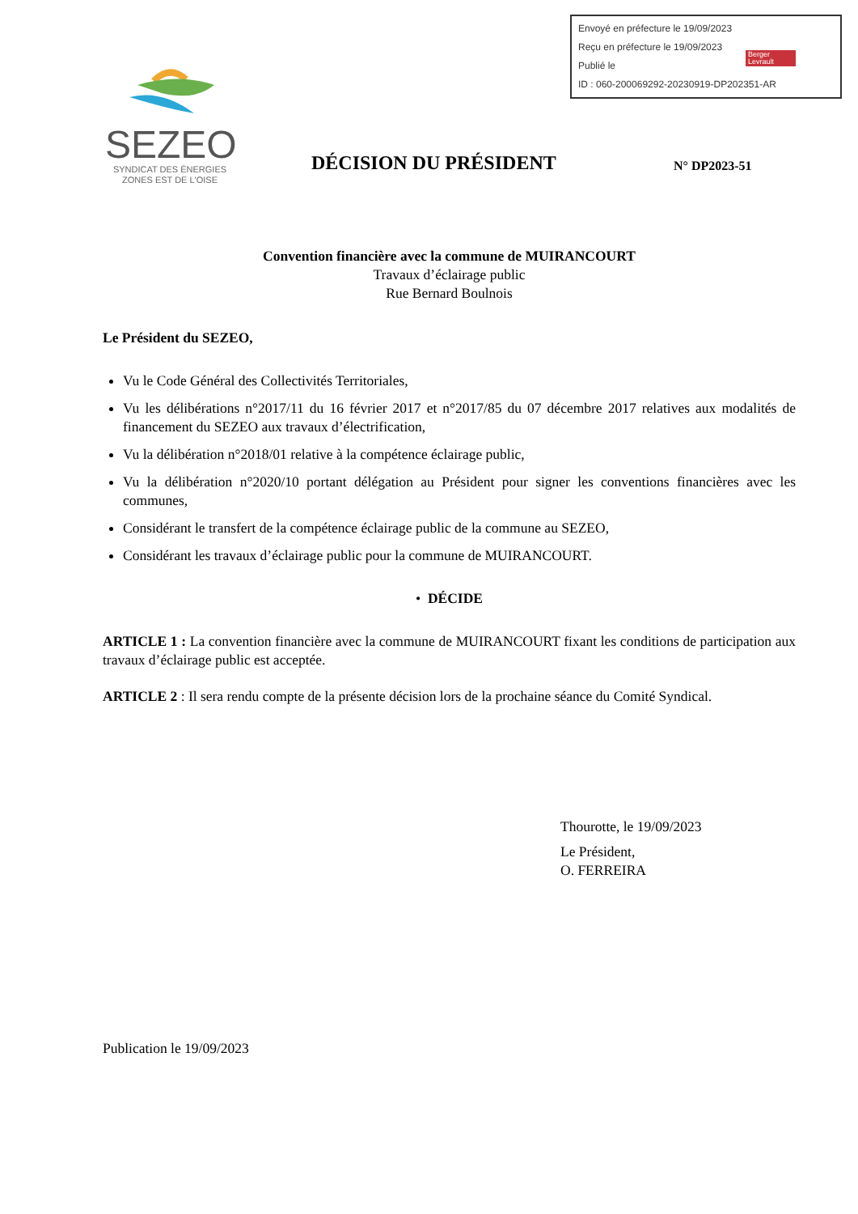Envoyé en préfecture le 19/09/2023
Reçu en préfecture le 19/09/2023
Publié le
ID : 060-200069292-20230919-DP202351-AR
Berger Levrault
SEZEO
SYNDICAT DES ÉNERGIES
ZONES EST DE L'OISE
DÉCISION DU PRÉSIDENT N° DP2023-51
Convention financière avec la commune de MUIRANCOURT
Travaux d’éclairage public
Rue Bernard Boulnois
Le Président du SEZEO,
Vu le Code Général des Collectivités Territoriales,
Vu les délibérations n°2017/11 du 16 février 2017 et n°2017/85 du 07 décembre 2017 relatives aux modalités de financement du SEZEO aux travaux d’électrification,
Vu la délibération n°2018/01 relative à la compétence éclairage public,
Vu la délibération n°2020/10 portant délégation au Président pour signer les conventions financières avec les communes,
Considérant le transfert de la compétence éclairage public de la commune au SEZEO,
Considérant les travaux d’éclairage public pour la commune de MUIRANCOURT.
• DÉCIDE
ARTICLE 1 : La convention financière avec la commune de MUIRANCOURT fixant les conditions de participation aux travaux d’éclairage public est acceptée.
ARTICLE 2 : Il sera rendu compte de la présente décision lors de la prochaine séance du Comité Syndical.
Thourotte, le 19/09/2023
Le Président,
O. FERREIRA
Publication le 19/09/2023